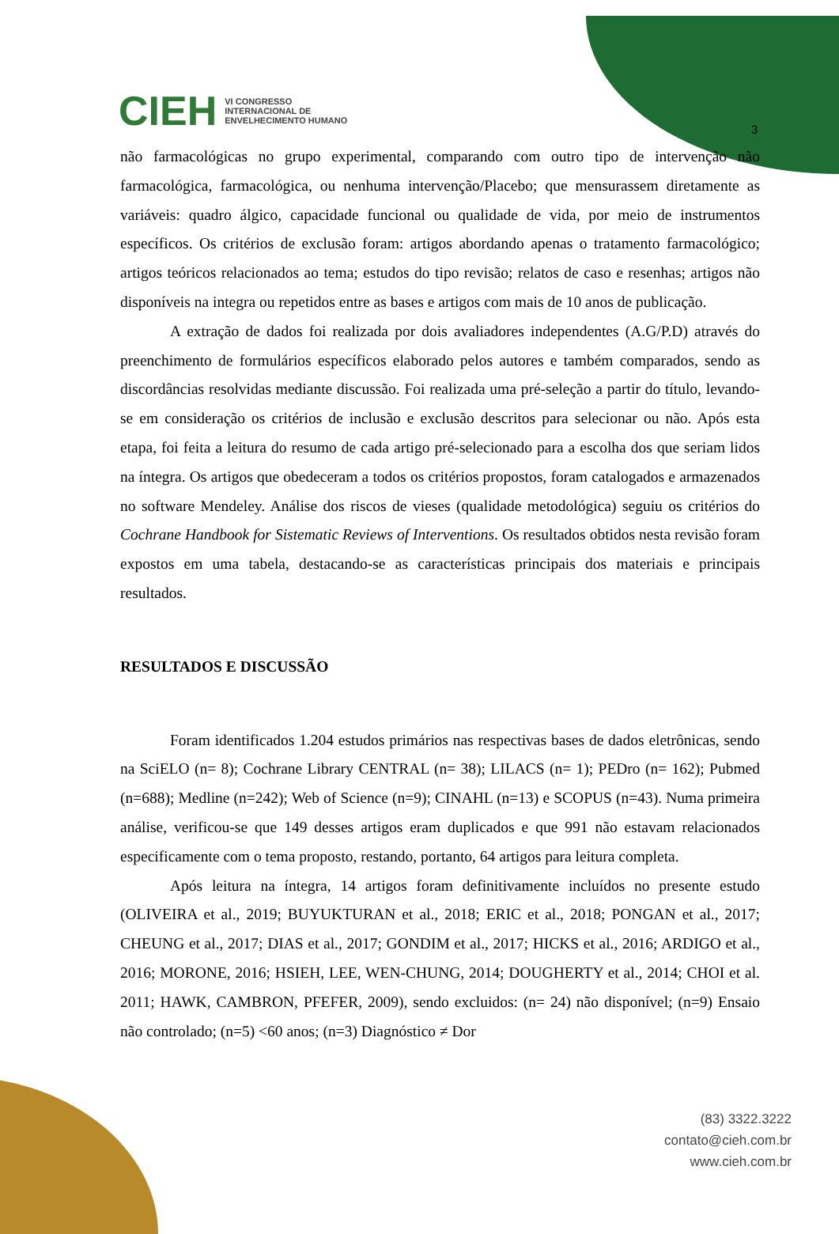CIEH VI CONGRESSO
INTERNACIONAL DE
ENVELHECIMENTO HUMANO
3
não farmacológicas no grupo experimental, comparando com outro tipo de intervenção não farmacológica, farmacológica, ou nenhuma intervenção/Placebo; que mensurassem diretamente as variáveis: quadro álgico, capacidade funcional ou qualidade de vida, por meio de instrumentos específicos. Os critérios de exclusão foram: artigos abordando apenas o tratamento farmacológico; artigos teóricos relacionados ao tema; estudos do tipo revisão; relatos de caso e resenhas; artigos não disponíveis na integra ou repetidos entre as bases e artigos com mais de 10 anos de publicação.
A extração de dados foi realizada por dois avaliadores independentes (A.G/P.D) através do preenchimento de formulários específicos elaborado pelos autores e também comparados, sendo as discordâncias resolvidas mediante discussão. Foi realizada uma pré-seleção a partir do título, levando-se em consideração os critérios de inclusão e exclusão descritos para selecionar ou não. Após esta etapa, foi feita a leitura do resumo de cada artigo pré-selecionado para a escolha dos que seriam lidos na íntegra. Os artigos que obedeceram a todos os critérios propostos, foram catalogados e armazenados no software Mendeley. Análise dos riscos de vieses (qualidade metodológica) seguiu os critérios do Cochrane Handbook for Sistematic Reviews of Interventions. Os resultados obtidos nesta revisão foram expostos em uma tabela, destacando-se as características principais dos materiais e principais resultados.
RESULTADOS E DISCUSSÃO
Foram identificados 1.204 estudos primários nas respectivas bases de dados eletrônicas, sendo na SciELO (n= 8); Cochrane Library CENTRAL (n= 38); LILACS (n= 1); PEDro (n= 162); Pubmed (n=688); Medline (n=242); Web of Science (n=9); CINAHL (n=13) e SCOPUS (n=43). Numa primeira análise, verificou-se que 149 desses artigos eram duplicados e que 991 não estavam relacionados especificamente com o tema proposto, restando, portanto, 64 artigos para leitura completa.
Após leitura na íntegra, 14 artigos foram definitivamente incluídos no presente estudo (OLIVEIRA et al., 2019; BUYUKTURAN et al., 2018; ERIC et al., 2018; PONGAN et al., 2017; CHEUNG et al., 2017; DIAS et al., 2017; GONDIM et al., 2017; HICKS et al., 2016; ARDIGO et al., 2016; MORONE, 2016; HSIEH, LEE, WEN-CHUNG, 2014; DOUGHERTY et al., 2014; CHOI et al. 2011; HAWK, CAMBRON, PFEFER, 2009), sendo excluidos: (n= 24) não disponível; (n=9) Ensaio não controlado; (n=5) <60 anos; (n=3) Diagnóstico ≠ Dor
(83) 3322.3222
contato@cieh.com.br
www.cieh.com.br